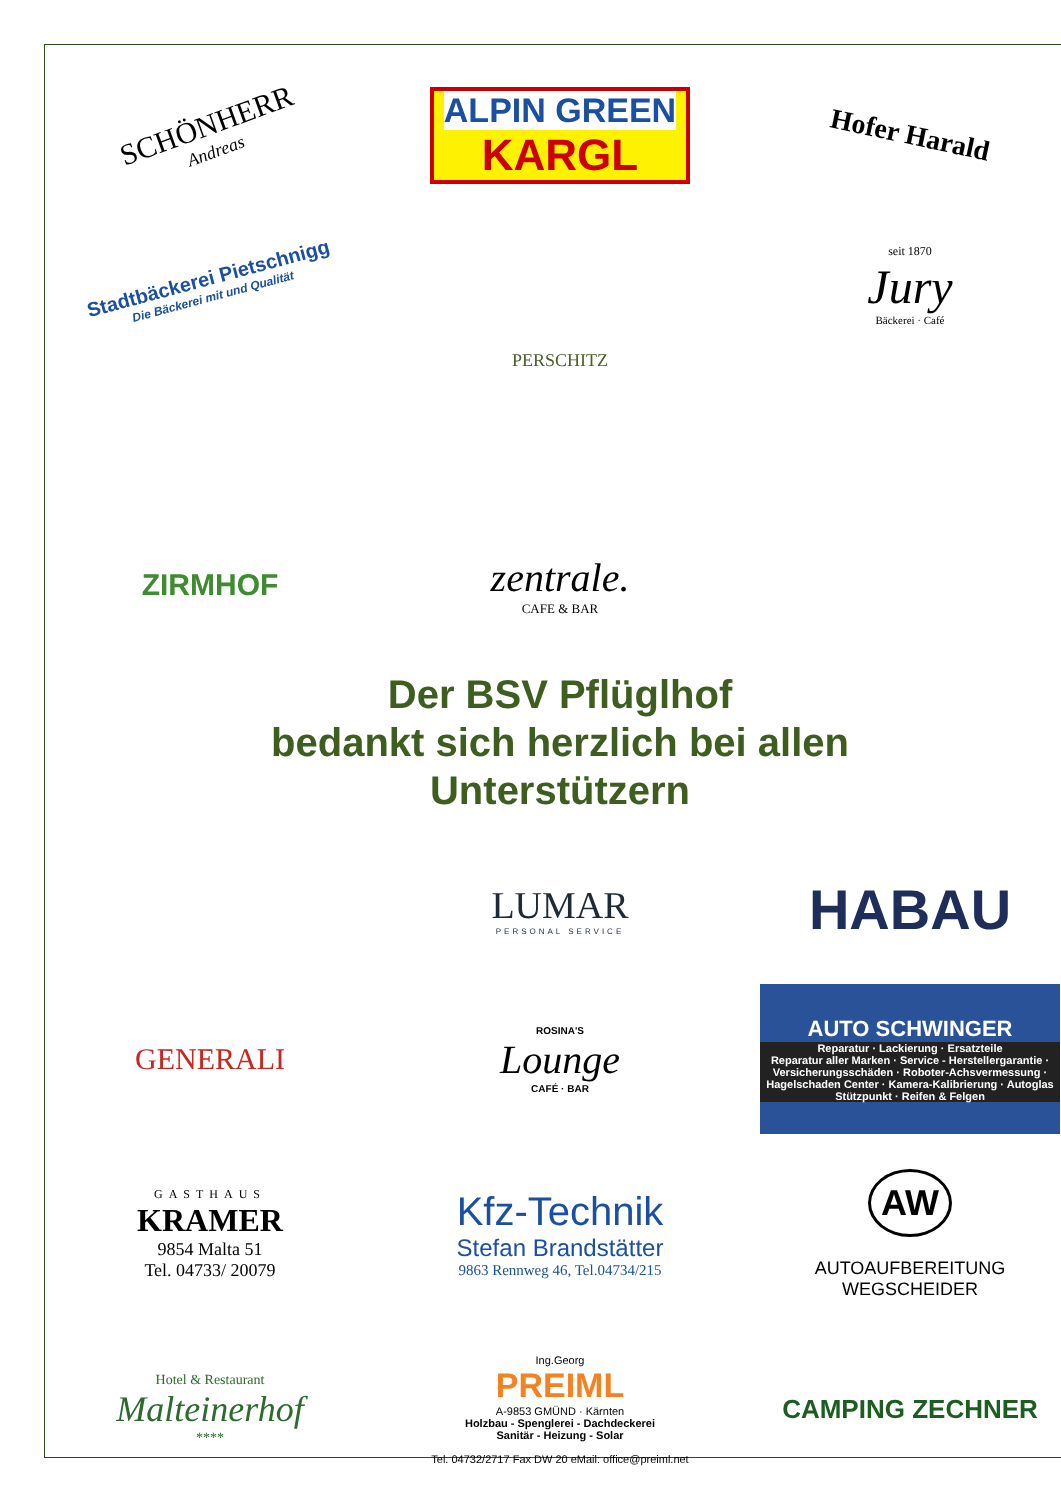SCHÖNHERR
Andreas
ALPIN GREEN
KARGL
Hofer Harald
Stadtbäckerei Pietschnigg
Die Bäckerei mit und Qualität
PERSCHITZ
seit 1870
Jury
Bäckerei · Café
ZIRMHOF
zentrale.
CAFE & BAR
Der BSV Pflüglhof
bedankt sich herzlich bei allen
Unterstützern
LUMAR
PERSONAL SERVICE
HABAU
GENERALI
ROSINA'S
Lounge
CAFÉ · BAR
AUTO SCHWINGER
Reparatur · Lackierung · Ersatzteile
Reparatur aller Marken · Service - Herstellergarantie · Versicherungsschäden · Roboter-Achsvermessung · Hagelschaden Center · Kamera-Kalibrierung · Autoglas Stützpunkt · Reifen & Felgen
GASTHAUS
KRAMER
9854 Malta 51
Tel. 04733/ 20079
Kfz-Technik
Stefan Brandstätter
9863 Rennweg 46, Tel.04734/215
AW
AUTOAUFBEREITUNG
WEGSCHEIDER
Hotel & Restaurant
Malteinerhof
****
Ing.Georg
PREIML
A-9853 GMÜND · Kärnten
Holzbau - Spenglerei - Dachdeckerei
Sanitär - Heizung - Solar
Tel. 04732/2717 Fax DW 20 eMail: office@preiml.net
CAMPING ZECHNER